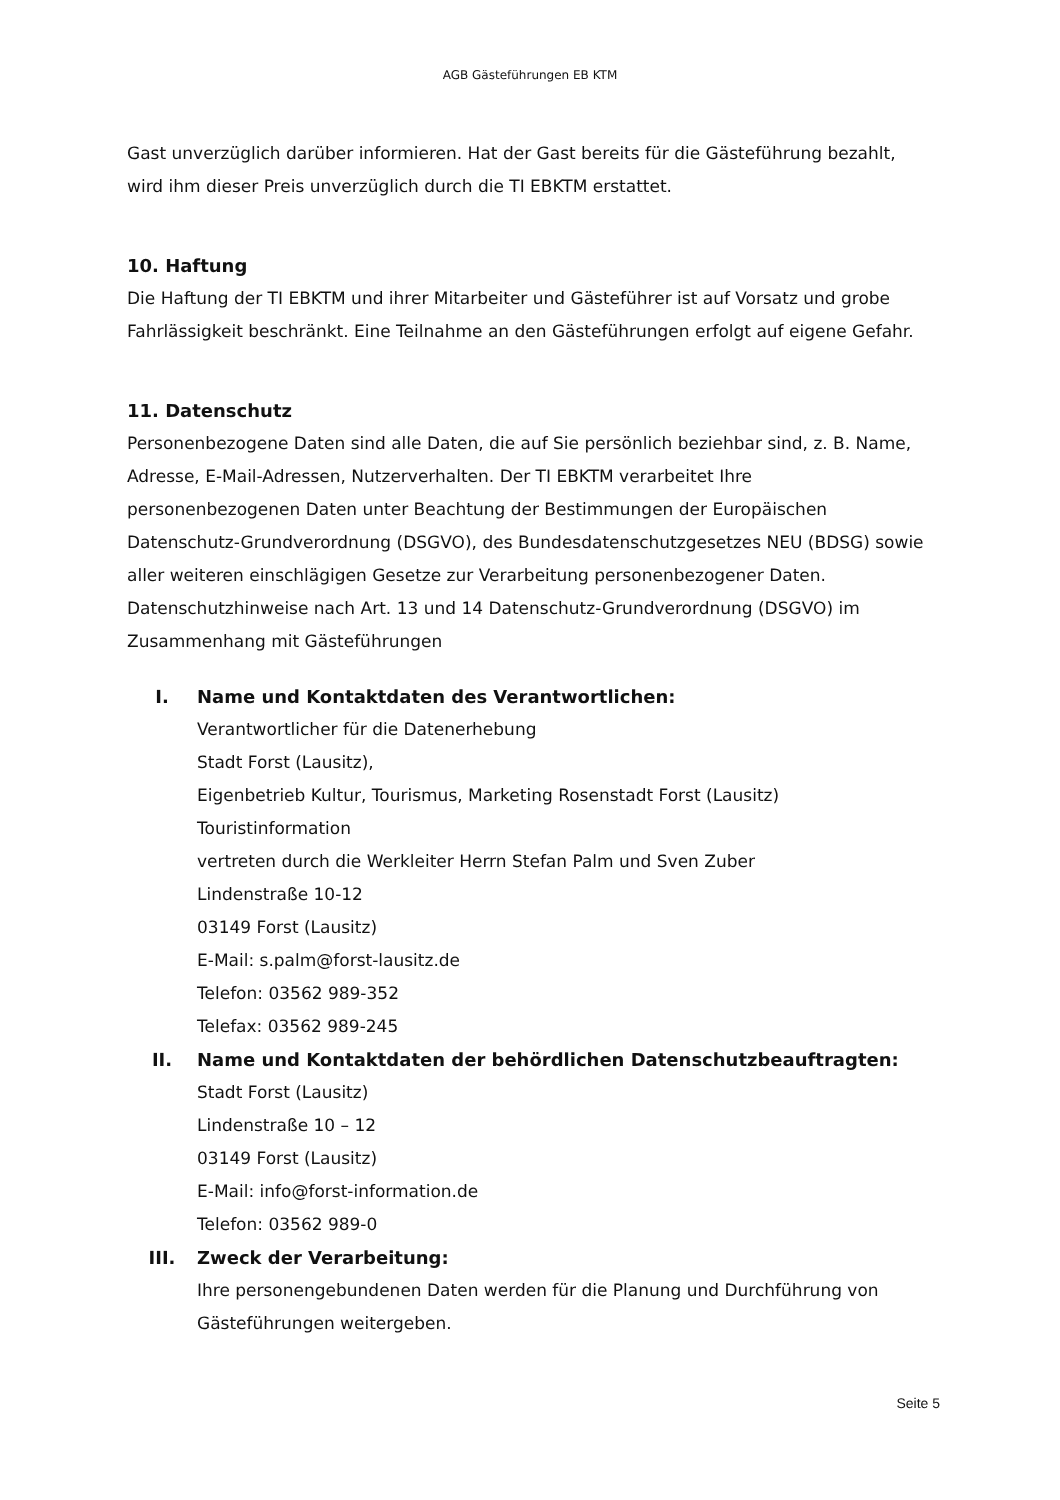AGB Gästeführungen EB KTM
Gast unverzüglich darüber informieren. Hat der Gast bereits für die Gästeführung bezahlt, wird ihm dieser Preis unverzüglich durch die TI EBKTM erstattet.
10. Haftung
Die Haftung der TI EBKTM und ihrer Mitarbeiter und Gästeführer ist auf Vorsatz und grobe Fahrlässigkeit beschränkt. Eine Teilnahme an den Gästeführungen erfolgt auf eigene Gefahr.
11. Datenschutz
Personenbezogene Daten sind alle Daten, die auf Sie persönlich beziehbar sind, z. B. Name, Adresse, E-Mail-Adressen, Nutzerverhalten. Der TI EBKTM verarbeitet Ihre personenbezogenen Daten unter Beachtung der Bestimmungen der Europäischen Datenschutz-Grundverordnung (DSGVO), des Bundesdatenschutzgesetzes NEU (BDSG) sowie aller weiteren einschlägigen Gesetze zur Verarbeitung personenbezogener Daten. Datenschutzhinweise nach Art. 13 und 14 Datenschutz-Grundverordnung (DSGVO) im Zusammenhang mit Gästeführungen
I. Name und Kontaktdaten des Verantwortlichen:
Verantwortlicher für die Datenerhebung
Stadt Forst (Lausitz),
Eigenbetrieb Kultur, Tourismus, Marketing Rosenstadt Forst (Lausitz)
Touristinformation
vertreten durch die Werkleiter Herrn Stefan Palm und Sven Zuber
Lindenstraße 10-12
03149 Forst (Lausitz)
E-Mail: s.palm@forst-lausitz.de
Telefon: 03562 989-352
Telefax: 03562 989-245
II. Name und Kontaktdaten der behördlichen Datenschutzbeauftragten:
Stadt Forst (Lausitz)
Lindenstraße 10 – 12
03149 Forst (Lausitz)
E-Mail: info@forst-information.de
Telefon: 03562 989-0
III. Zweck der Verarbeitung:
Ihre personengebundenen Daten werden für die Planung und Durchführung von Gästeführungen weitergeben.
Seite 5